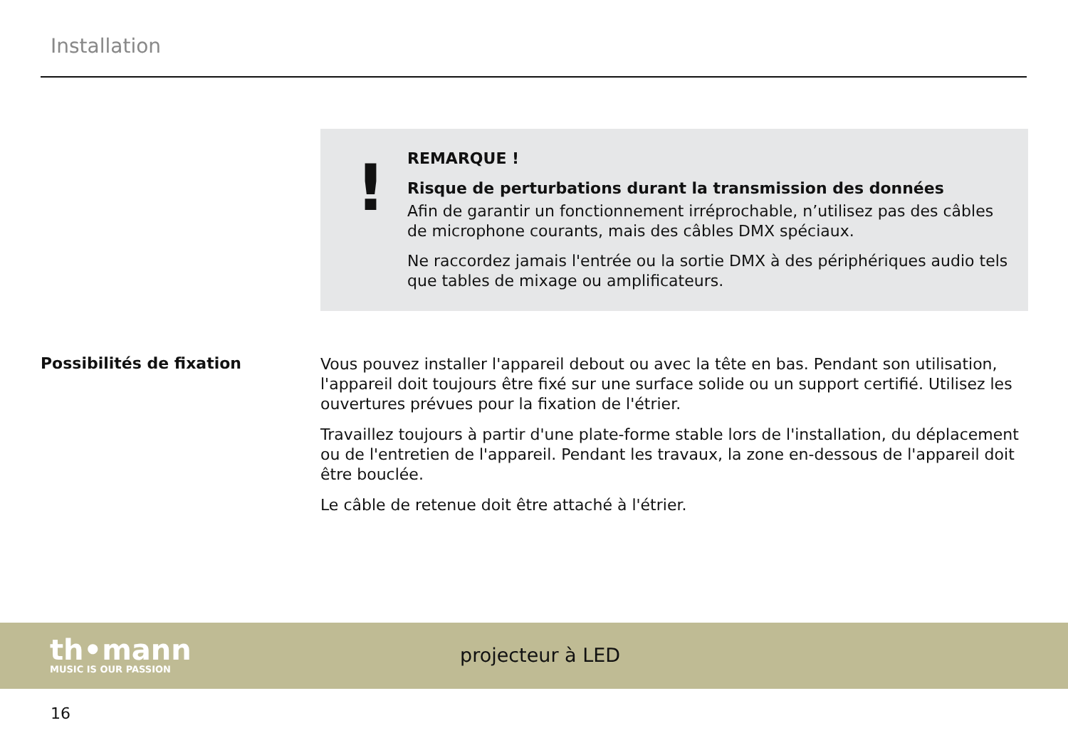Installation
!
REMARQUE !
Risque de perturbations durant la transmission des données
Afin de garantir un fonctionnement irréprochable, n’utilisez pas des câbles de microphone courants, mais des câbles DMX spéciaux.
Ne raccordez jamais l'entrée ou la sortie DMX à des périphériques audio tels que tables de mixage ou amplificateurs.
Possibilités de fixation
Vous pouvez installer l'appareil debout ou avec la tête en bas. Pendant son utilisation, l'appa­reil doit toujours être fixé sur une surface solide ou un support certifié. Utilisez les ouvertures prévues pour la fixation de l'étrier.
Travaillez toujours à partir d'une plate-forme stable lors de l'installation, du déplacement ou de l'entretien de l'appareil. Pendant les travaux, la zone en-dessous de l'appareil doit être bouclée.
Le câble de retenue doit être attaché à l'étrier.
th•mann
MUSIC IS OUR PASSION
projecteur à LED
16